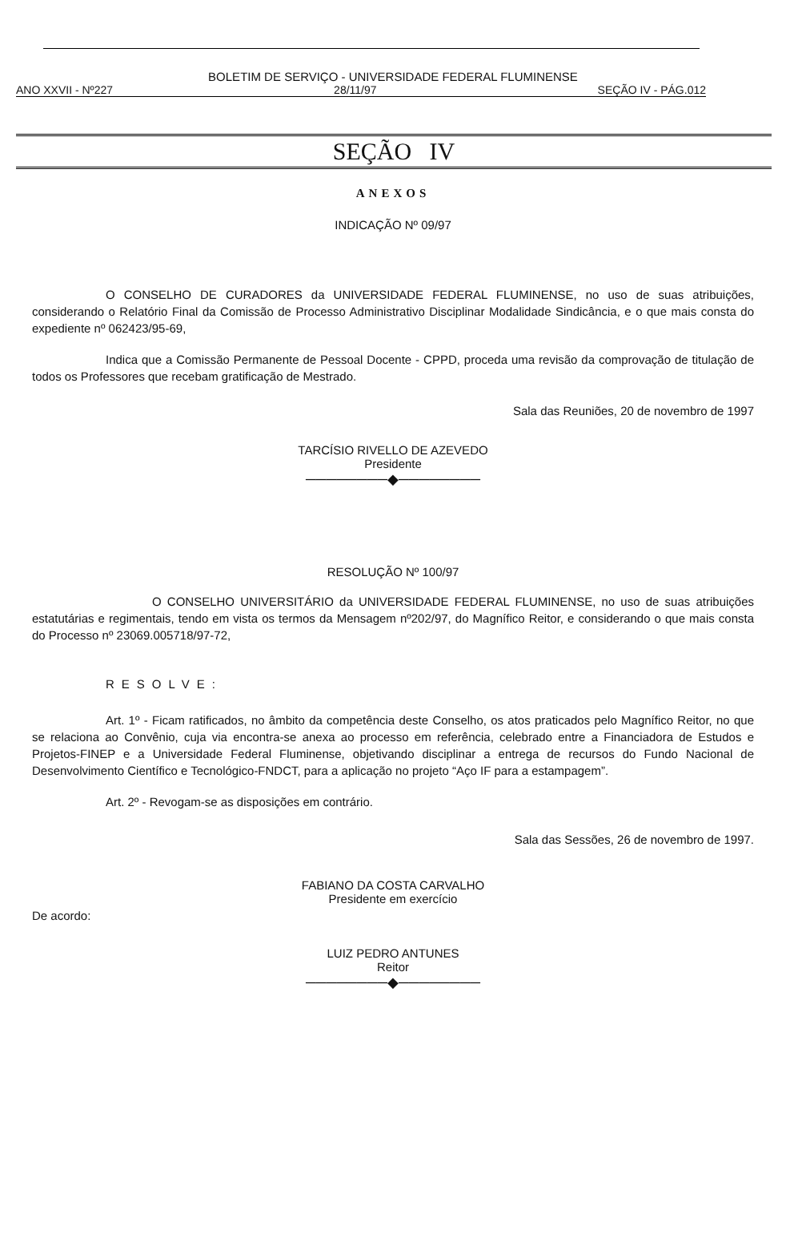BOLETIM DE SERVIÇO - UNIVERSIDADE FEDERAL FLUMINENSE
ANO XXVII - Nº227 28/11/97 SEÇÃO IV - PÁG.012
SEÇÃO IV
ANEXOS
INDICAÇÃO Nº 09/97
O CONSELHO DE CURADORES da UNIVERSIDADE FEDERAL FLUMINENSE, no uso de suas atribuições, considerando o Relatório Final da Comissão de Processo Administrativo Disciplinar Modalidade Sindicância, e o que mais consta do expediente nº 062423/95-69,
Indica que a Comissão Permanente de Pessoal Docente - CPPD, proceda uma revisão da comprovação de titulação de todos os Professores que recebam gratificação de Mestrado.
Sala das Reuniões, 20 de novembro de 1997
TARCÍSIO RIVELLO DE AZEVEDO
Presidente
────────◆────────
RESOLUÇÃO Nº 100/97
O CONSELHO UNIVERSITÁRIO da UNIVERSIDADE FEDERAL FLUMINENSE, no uso de suas atribuições estatutárias e regimentais, tendo em vista os termos da Mensagem nº202/97, do Magnífico Reitor, e considerando o que mais consta do Processo nº 23069.005718/97-72,
RESOLVE:
Art. 1º - Ficam ratificados, no âmbito da competência deste Conselho, os atos praticados pelo Magnífico Reitor, no que se relaciona ao Convênio, cuja via encontra-se anexa ao processo em referência, celebrado entre a Financiadora de Estudos e Projetos-FINEP e a Universidade Federal Fluminense, objetivando disciplinar a entrega de recursos do Fundo Nacional de Desenvolvimento Científico e Tecnológico-FNDCT, para a aplicação no projeto “Aço IF para a estampagem”.
Art. 2º - Revogam-se as disposições em contrário.
Sala das Sessões, 26 de novembro de 1997.
FABIANO DA COSTA CARVALHO
Presidente em exercício
De acordo:
LUIZ PEDRO ANTUNES
Reitor
────────◆────────